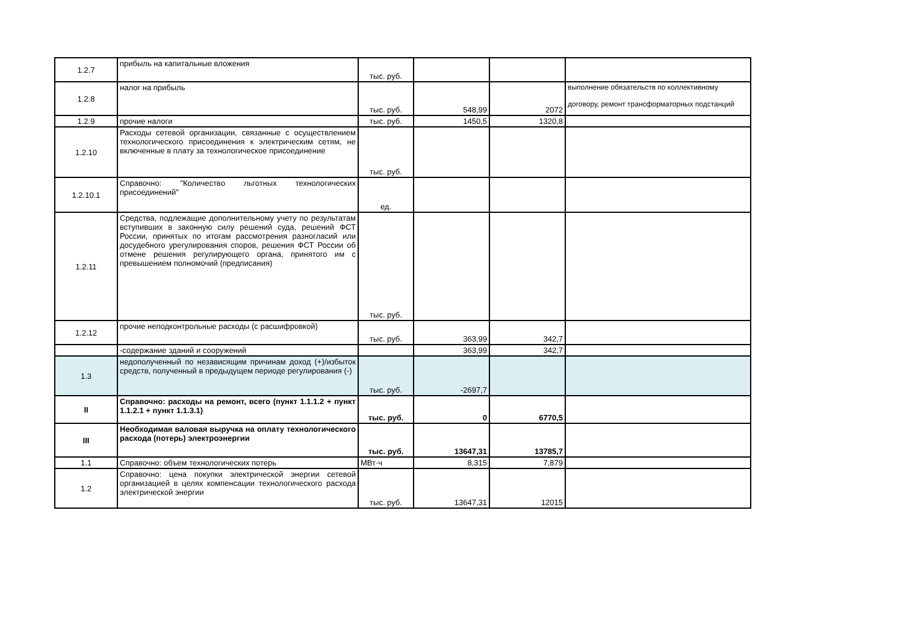| 1.2.7 | прибыль на капитальные вложения | тыс. руб. | | | |
| 1.2.8 | налог на прибыль | тыс. руб. | 548,99 | 2072 | выполнение обязательств по коллективному договору, ремонт трансформаторных подстанций |
| 1.2.9 | прочие налоги | тыс. руб. | 1450,5 | 1320,8 | |
| 1.2.10 | Расходы сетевой организации, связанные с осуществлением технологического присоединения к электрическим сетям, не включенные в плату за технологическое присоединение | тыс. руб. | | | |
| 1.2.10.1 | Справочно: "Количество льготных технологических присоединений" | ед. | | | |
| 1.2.11 | Средства, подлежащие дополнительному учету по результатам вступивших в законную силу решений суда, решений ФСТ России, принятых по итогам рассмотрения разногласий или досудебного урегулирования споров, решения ФСТ России об отмене решения регулирующего органа, принятого им с превышением полномочий (предписания) | тыс. руб. | | | |
| 1.2.12 | прочие неподконтрольные расходы (с расшифровкой) | тыс. руб. | 363,99 | 342,7 | |
| | -содержание зданий и сооружений | | 363,99 | 342,7 | |
| 1.3 | недополученный по независящим причинам доход (+)/избыток средств, полученный в предыдущем периоде регулирования (-) | тыс. руб. | -2697,7 | | |
| II | Справочно: расходы на ремонт, всего (пункт 1.1.1.2 + пункт 1.1.2.1 + пункт 1.1.3.1) | тыс. руб. | 0 | 6770,5 | |
| III | Необходимая валовая выручка на оплату технологического расхода (потерь) электроэнергии | тыс. руб. | 13647,31 | 13785,7 | |
| 1.1 | Справочно: объем технологических потерь | МВт·ч | 8,315 | 7,879 | |
| 1.2 | Справочно: цена покупки электрической энергии сетевой организацией в целях компенсации технологического расхода электрической энергии | тыс. руб. | 13647,31 | 12015 | |